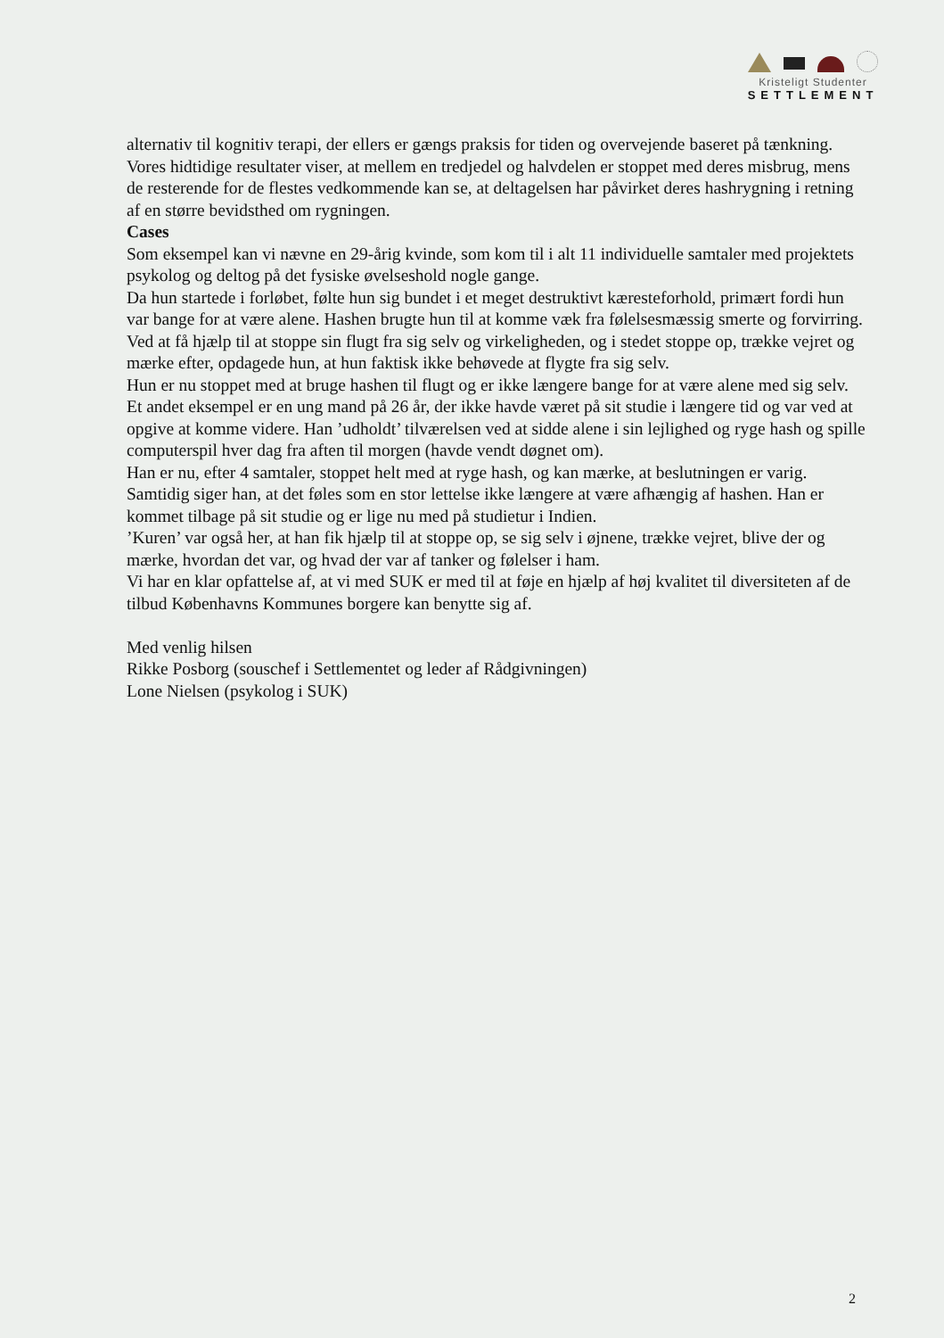Kristeligt Studenter
SETTLEMENT
alternativ til kognitiv terapi, der ellers er gængs praksis for tiden og overvejende baseret på tænkning.
Vores hidtidige resultater viser, at mellem en tredjedel og halvdelen er stoppet med deres misbrug, mens de resterende for de flestes vedkommende kan se, at deltagelsen har påvirket deres hashrygning i retning af en større bevidsthed om rygningen.
Cases
Som eksempel kan vi nævne en 29-årig kvinde, som kom til i alt 11 individuelle samtaler med projektets psykolog og deltog på det fysiske øvelseshold nogle gange.
Da hun startede i forløbet, følte hun sig bundet i et meget destruktivt kæresteforhold, primært fordi hun var bange for at være alene. Hashen brugte hun til at komme væk fra følelsesmæssig smerte og forvirring.
Ved at få hjælp til at stoppe sin flugt fra sig selv og virkeligheden, og i stedet stoppe op, trække vejret og mærke efter, opdagede hun, at hun faktisk ikke behøvede at flygte fra sig selv.
Hun er nu stoppet med at bruge hashen til flugt og er ikke længere bange for at være alene med sig selv.
Et andet eksempel er en ung mand på 26 år, der ikke havde været på sit studie i længere tid og var ved at opgive at komme videre. Han ’udholdt’ tilværelsen ved at sidde alene i sin lejlighed og ryge hash og spille computerspil hver dag fra aften til morgen (havde vendt døgnet om).
Han er nu, efter 4 samtaler, stoppet helt med at ryge hash, og kan mærke, at beslutningen er varig. Samtidig siger han, at det føles som en stor lettelse ikke længere at være afhængig af hashen. Han er kommet tilbage på sit studie og er lige nu med på studietur i Indien.
’Kuren’ var også her, at han fik hjælp til at stoppe op, se sig selv i øjnene, trække vejret, blive der og mærke, hvordan det var, og hvad der var af tanker og følelser i ham.
Vi har en klar opfattelse af, at vi med SUK er med til at føje en hjælp af høj kvalitet til diversiteten af de tilbud Københavns Kommunes borgere kan benytte sig af.
Med venlig hilsen
Rikke Posborg (souschef i Settlementet og leder af Rådgivningen)
Lone Nielsen (psykolog i SUK)
2